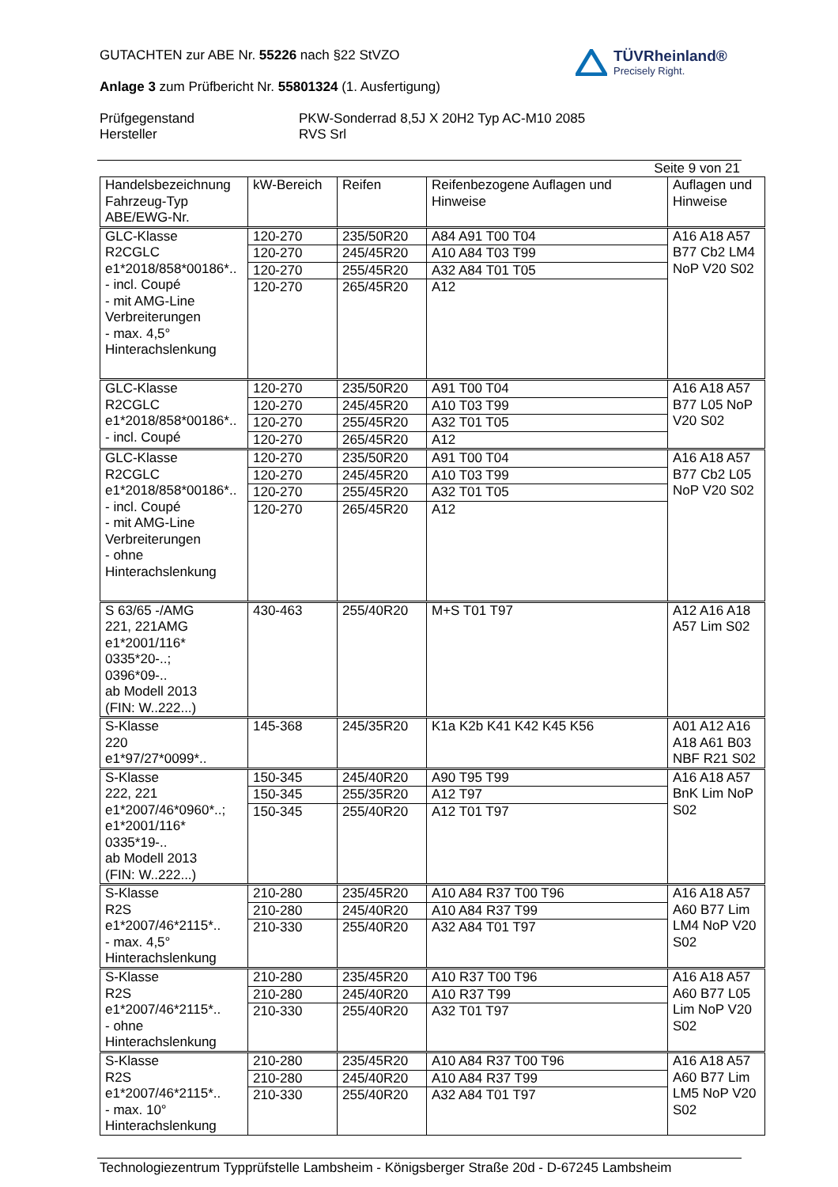GUTACHTEN zur ABE Nr. 55226 nach §22 StVZO
Anlage 3 zum Prüfbericht Nr. 55801324 (1. Ausfertigung)
Prüfgegenstand
Hersteller
PKW-Sonderrad 8,5J X 20H2 Typ AC-M10 2085
RVS Srl
TÜVRheinland®
Precisely Right.
Seite 9 von 21
| Handelsbezeichnung Fahrzeug-Typ ABE/EWG-Nr. | kW-Bereich | Reifen | Reifenbezogene Auflagen und Hinweise | Auflagen und Hinweise |
| --- | --- | --- | --- | --- |
| GLC-Klasse R2CGLC e1*2018/858*00186*.. - incl. Coupé - mit AMG-Line Verbreiterungen - max. 4,5° Hinterachslenkung | 120-270 | 235/50R20 | A84 A91 T00 T04 | A16 A18 A57 B77 Cb2 LM4 NoP V20 S02 |
| | 120-270 | 245/45R20 | A10 A84 T03 T99 | |
| | 120-270 | 255/45R20 | A32 A84 T01 T05 | |
| | 120-270 | 265/45R20 | A12 | |
| GLC-Klasse R2CGLC e1*2018/858*00186*.. - incl. Coupé | 120-270 | 235/50R20 | A91 T00 T04 | A16 A18 A57 B77 L05 NoP V20 S02 |
| | 120-270 | 245/45R20 | A10 T03 T99 | |
| | 120-270 | 255/45R20 | A32 T01 T05 | |
| | 120-270 | 265/45R20 | A12 | |
| GLC-Klasse R2CGLC e1*2018/858*00186*.. - incl. Coupé - mit AMG-Line Verbreiterungen - ohne Hinterachslenkung | 120-270 | 235/50R20 | A91 T00 T04 | A16 A18 A57 B77 Cb2 L05 NoP V20 S02 |
| | 120-270 | 245/45R20 | A10 T03 T99 | |
| | 120-270 | 255/45R20 | A32 T01 T05 | |
| | 120-270 | 265/45R20 | A12 | |
| S 63/65 -/AMG 221, 221AMG e1*2001/116* 0335*20-..; 0396*09-.. ab Modell 2013 (FIN: W..222...) | 430-463 | 255/40R20 | M+S T01 T97 | A12 A16 A18 A57 Lim S02 |
| S-Klasse 220 e1*97/27*0099*.. | 145-368 | 245/35R20 | K1a K2b K41 K42 K45 K56 | A01 A12 A16 A18 A61 B03 NBF R21 S02 |
| S-Klasse 222, 221 e1*2007/46*0960*..; e1*2001/116* 0335*19-.. ab Modell 2013 (FIN: W..222...) | 150-345 | 245/40R20 | A90 T95 T99 | A16 A18 A57 BnK Lim NoP S02 |
| | 150-345 | 255/35R20 | A12 T97 | |
| | 150-345 | 255/40R20 | A12 T01 T97 | |
| S-Klasse R2S e1*2007/46*2115*.. - max. 4,5° Hinterachslenkung | 210-280 | 235/45R20 | A10 A84 R37 T00 T96 | A16 A18 A57 A60 B77 Lim LM4 NoP V20 S02 |
| | 210-280 | 245/40R20 | A10 A84 R37 T99 | |
| | 210-330 | 255/40R20 | A32 A84 T01 T97 | |
| S-Klasse R2S e1*2007/46*2115*.. - ohne Hinterachslenkung | 210-280 | 235/45R20 | A10 R37 T00 T96 | A16 A18 A57 A60 B77 L05 Lim NoP V20 S02 |
| | 210-280 | 245/40R20 | A10 R37 T99 | |
| | 210-330 | 255/40R20 | A32 T01 T97 | |
| S-Klasse R2S e1*2007/46*2115*.. - max. 10° Hinterachslenkung | 210-280 | 235/45R20 | A10 A84 R37 T00 T96 | A16 A18 A57 A60 B77 Lim LM5 NoP V20 S02 |
| | 210-280 | 245/40R20 | A10 A84 R37 T99 | |
| | 210-330 | 255/40R20 | A32 A84 T01 T97 | |
Technologiezentrum Typprüfstelle Lambsheim - Königsberger Straße 20d - D-67245 Lambsheim